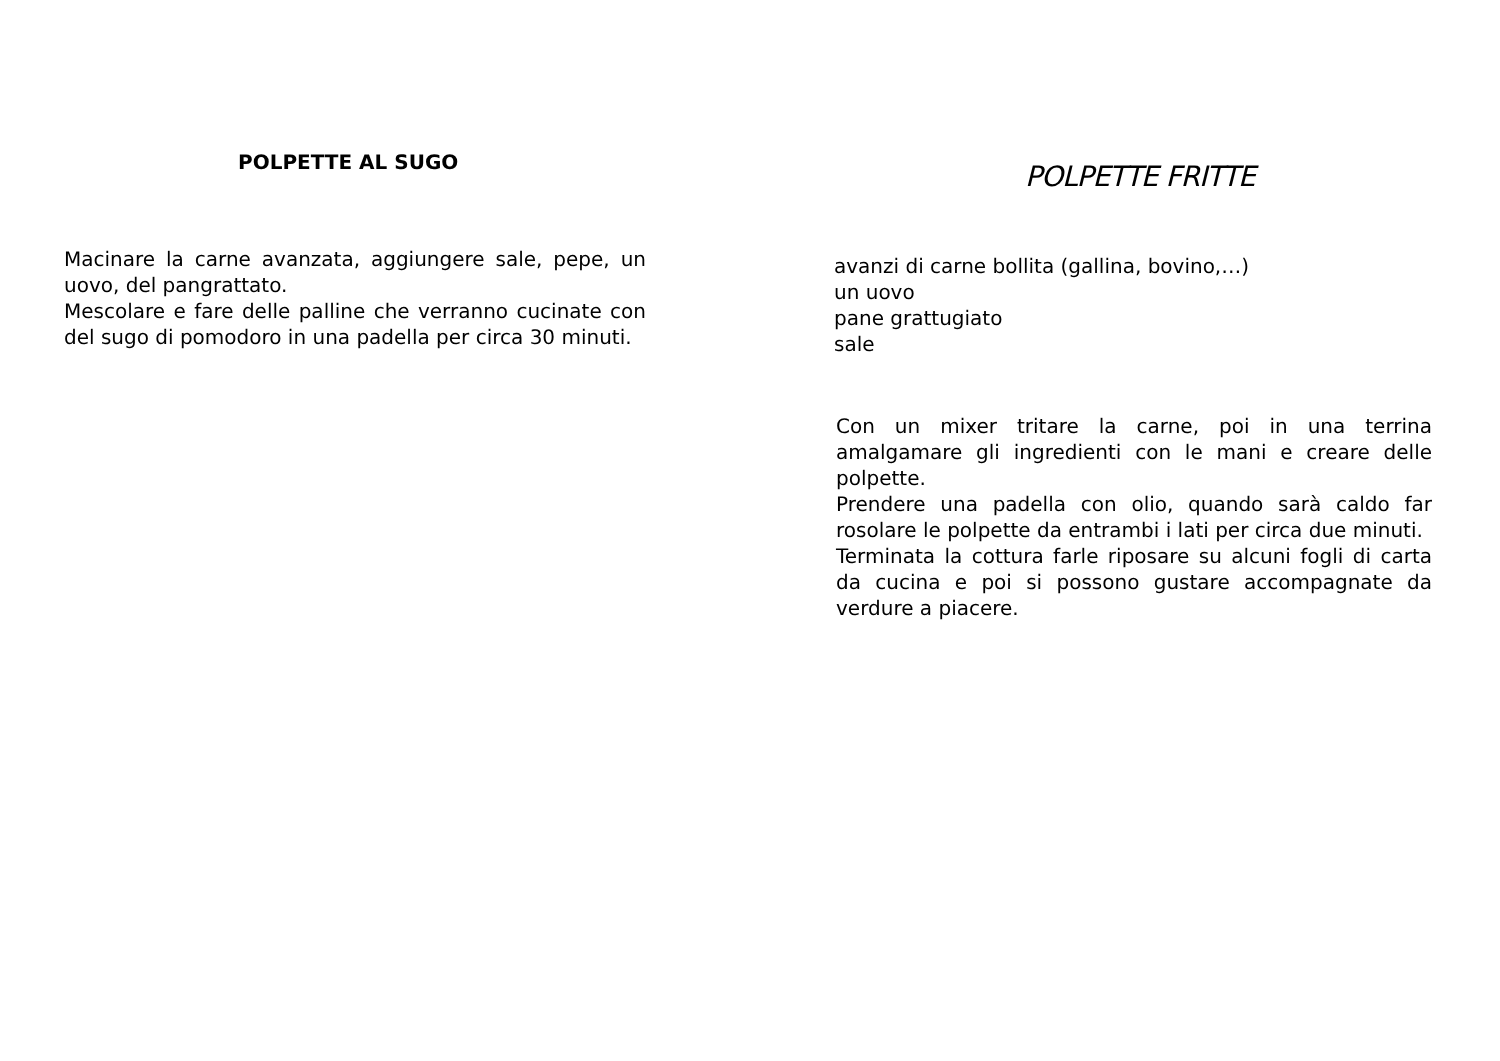POLPETTE AL SUGO
Macinare la carne avanzata, aggiungere sale, pepe, un uovo, del pangrattato.
Mescolare e fare delle palline che verranno cucinate con del sugo di pomodoro in una padella per circa 30 minuti.
POLPETTE FRITTE
avanzi di carne bollita (gallina, bovino,…)
un uovo
pane grattugiato
sale
Con un mixer tritare la carne, poi in una terrina amalgamare gli ingredienti con le mani e creare delle polpette.
Prendere una padella con olio, quando sarà caldo far rosolare le polpette da entrambi i lati per circa due minuti.
Terminata la cottura farle riposare su alcuni fogli di carta da cucina e poi si possono gustare accompagnate da verdure a piacere.